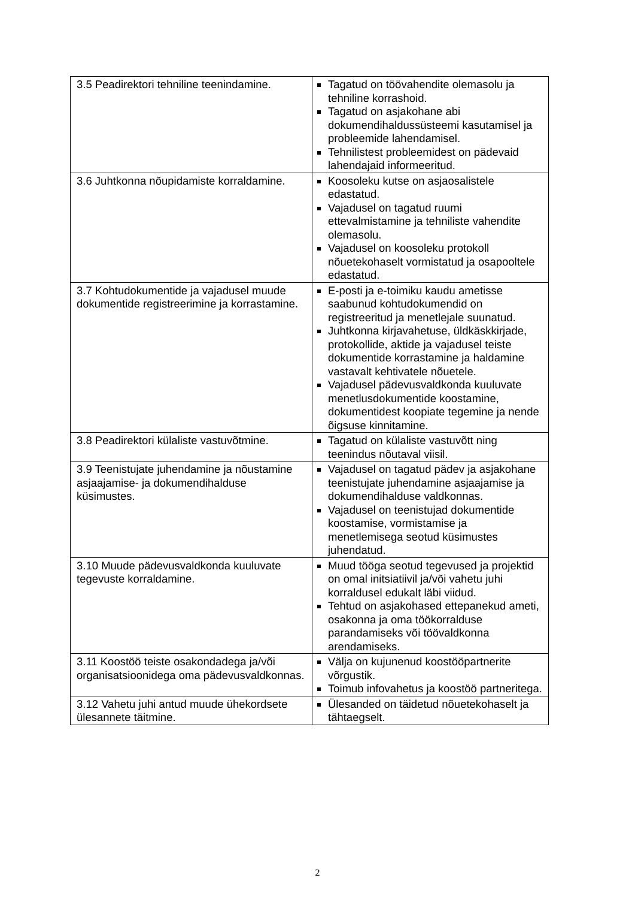| 3.5 Peadirektori tehniline teenindamine. | Tagatud on töövahendite olemasolu ja tehniline korrashoid. Tagatud on asjakohane abi dokumendihaldussüsteemi kasutamisel ja probleemide lahendamisel. Tehnilistest probleemidest on pädevaid lahendajaid informeeritud. |
| 3.6 Juhtkonna nõupidamiste korraldamine. | Koosoleku kutse on asjaosalistele edastatud. Vajadusel on tagatud ruumi ettevalmistamine ja tehniliste vahendite olemasolu. Vajadusel on koosoleku protokoll nõuetekohaselt vormistatud ja osapooltele edastatud. |
| 3.7 Kohtudokumentide ja vajadusel muude dokumentide registreerimine ja korrastamine. | E-posti ja e-toimiku kaudu ametisse saabunud kohtudokumendid on registreeritud ja menetlejale suunatud. Juhtkonna kirjavahetuse, üldkäskkirjade, protokollide, aktide ja vajadusel teiste dokumentide korrastamine ja haldamine vastavalt kehtivatele nõuetele. Vajadusel pädevusvaldkonda kuuluvate menetlusdokumentide koostamine, dokumentidest koopiate tegemine ja nende õigsuse kinnitamine. |
| 3.8 Peadirektori külaliste vastuvõtmine. | Tagatud on külaliste vastuvõtt ning teenindus nõutaval viisil. |
| 3.9 Teenistujate juhendamine ja nõustamine asjaajamise- ja dokumendihalduse küsimustes. | Vajadusel on tagatud pädev ja asjakohane teenistujate juhendamine asjaajamise ja dokumendihalduse valdkonnas. Vajadusel on teenistujad dokumentide koostamise, vormistamise ja menetlemisega seotud küsimustes juhendatud. |
| 3.10 Muude pädevusvaldkonda kuuluvate tegevuste korraldamine. | Muud tööga seotud tegevused ja projektid on omal initsiatiivil ja/või vahetu juhi korraldusel edukalt läbi viidud. Tehtud on asjakohased ettepanekud ameti, osakonna ja oma töökorralduse parandamiseks või töövaldkonna arendamiseks. |
| 3.11 Koostöö teiste osakondadega ja/või organisatsioonidega oma pädevusvaldkonnas. | Välja on kujunenud koostööpartnerite võrgustik. Toimub infovahetus ja koostöö partneritega. |
| 3.12 Vahetu juhi antud muude ühekordsete ülesannete täitmine. | Ülesanded on täidetud nõuetekohaselt ja tähtaegselt. |
2